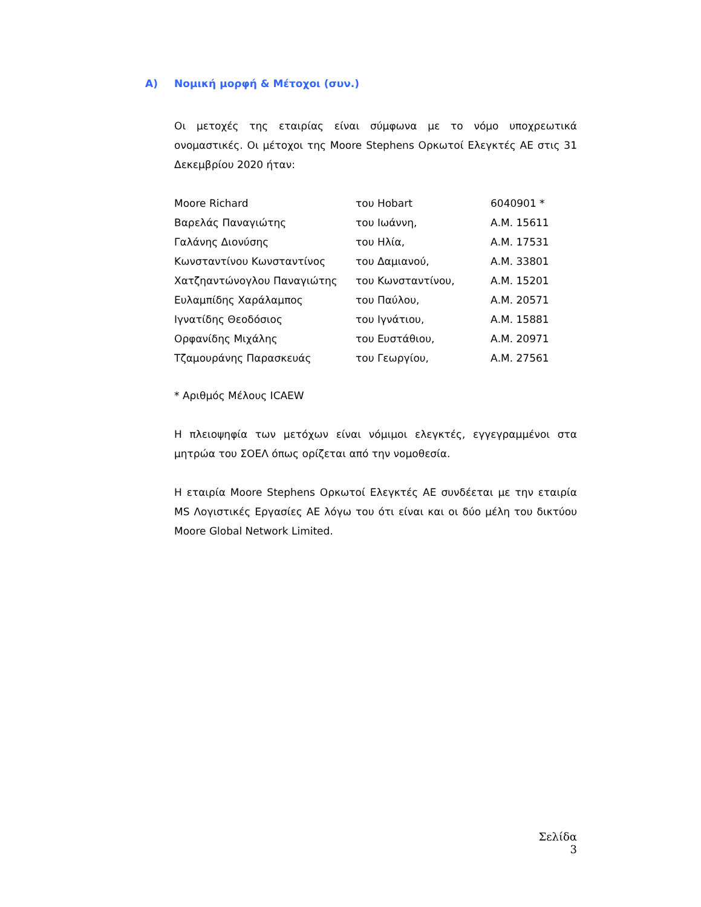A) Νομική μορφή & Μέτοχοι (συν.)
Οι μετοχές της εταιρίας είναι σύμφωνα με το νόμο υποχρεωτικά ονομαστικές. Οι μέτοχοι της Moore Stephens Ορκωτοί Ελεγκτές ΑΕ στις 31 Δεκεμβρίου 2020 ήταν:
| Moore Richard | του Hobart | 6040901 * |
| Βαρελάς Παναγιώτης | του Ιωάννη, | Α.Μ. 15611 |
| Γαλάνης Διονύσης | του Ηλία, | Α.Μ. 17531 |
| Κωνσταντίνου Κωνσταντίνος | του Δαμιανού, | Α.Μ. 33801 |
| Χατζηαντώνογλου Παναγιώτης | του Κωνσταντίνου, | Α.Μ. 15201 |
| Ευλαμπίδης Χαράλαμπος | του Παύλου, | Α.Μ. 20571 |
| Ιγνατίδης Θεοδόσιος | του Ιγνάτιου, | Α.Μ. 15881 |
| Ορφανίδης Μιχάλης | του Ευστάθιου, | Α.Μ. 20971 |
| Τζαμουράνης Παρασκευάς | του Γεωργίου, | Α.Μ. 27561 |
* Αριθμός Μέλους ICAEW
Η πλειοψηφία των μετόχων είναι νόμιμοι ελεγκτές, εγγεγραμμένοι στα μητρώα του ΣΟΕΛ όπως ορίζεται από την νομοθεσία.
Η εταιρία Moore Stephens Ορκωτοί Ελεγκτές ΑΕ συνδέεται με την εταιρία MS Λογιστικές Εργασίες ΑΕ λόγω του ότι είναι και οι δύο μέλη του δικτύου Moore Global Network Limited.
Σελίδα 3